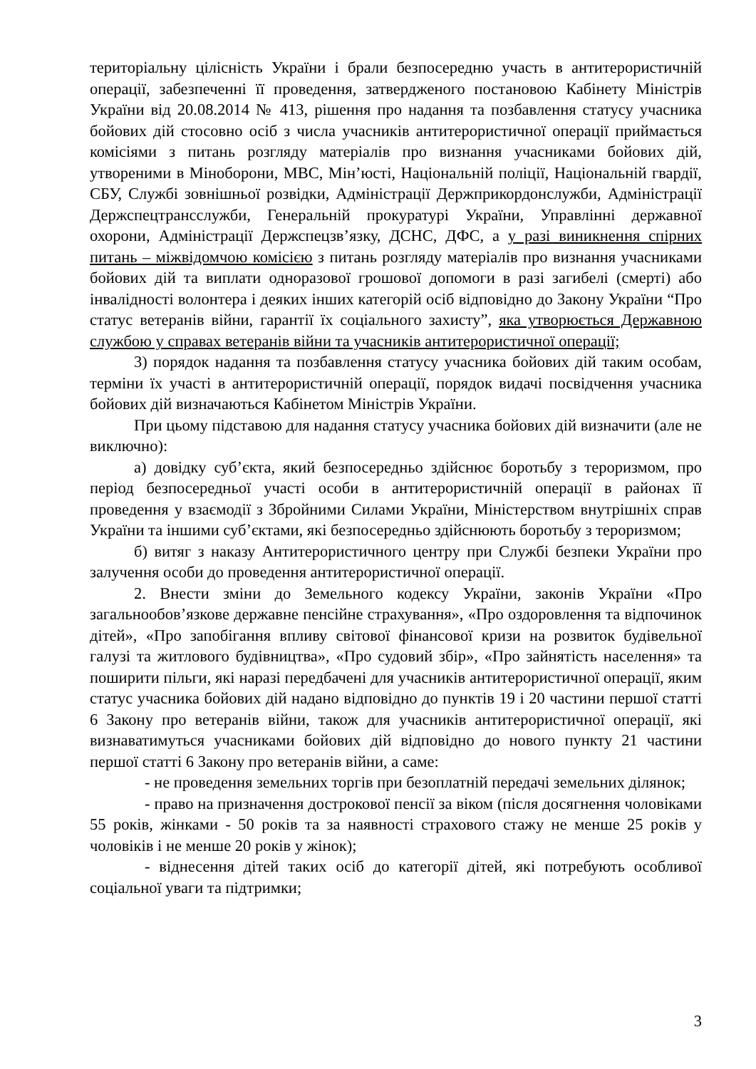територіальну цілісність України і брали безпосередню участь в антитерористичній операції, забезпеченні її проведення, затвердженого постановою Кабінету Міністрів України від 20.08.2014 № 413, рішення про надання та позбавлення статусу учасника бойових дій стосовно осіб з числа учасників антитерористичної операції приймається комісіями з питань розгляду матеріалів про визнання учасниками бойових дій, утвореними в Міноборони, МВС, Мін’юсті, Національній поліції, Національній гвардії, СБУ, Службі зовнішньої розвідки, Адміністрації Держприкордонслужби, Адміністрації Держспецтрансслужби, Генеральній прокуратурі України, Управлінні державної охорони, Адміністрації Держспецзв’язку, ДСНС, ДФС, а у разі виникнення спірних питань – міжвідомчою комісією з питань розгляду матеріалів про визнання учасниками бойових дій та виплати одноразової грошової допомоги в разі загибелі (смерті) або інвалідності волонтера і деяких інших категорій осіб відповідно до Закону України “Про статус ветеранів війни, гарантії їх соціального захисту”, яка утворюється Державною службою у справах ветеранів війни та учасників антитерористичної операції;
3) порядок надання та позбавлення статусу учасника бойових дій таким особам, терміни їх участі в антитерористичній операції, порядок видачі посвідчення учасника бойових дій визначаються Кабінетом Міністрів України.
При цьому підставою для надання статусу учасника бойових дій визначити (але не виключно):
а) довідку суб’єкта, який безпосередньо здійснює боротьбу з тероризмом, про період безпосередньої участі особи в антитерористичній операції в районах її проведення у взаємодії з Збройними Силами України, Міністерством внутрішніх справ України та іншими суб’єктами, які безпосередньо здійснюють боротьбу з тероризмом;
б) витяг з наказу Антитерористичного центру при Службі безпеки України про залучення особи до проведення антитерористичної операції.
2. Внести зміни до Земельного кодексу України, законів України «Про загальнообов’язкове державне пенсійне страхування», «Про оздоровлення та відпочинок дітей», «Про запобігання впливу світової фінансової кризи на розвиток будівельної галузі та житлового будівництва», «Про судовий збір», «Про зайнятість населення» та поширити пільги, які наразі передбачені для учасників антитерористичної операції, яким статус учасника бойових дій надано відповідно до пунктів 19 і 20 частини першої статті 6 Закону про ветеранів війни, також для учасників антитерористичної операції, які визнаватимуться учасниками бойових дій відповідно до нового пункту 21 частини першої статті 6 Закону про ветеранів війни, а саме:
- не проведення земельних торгів при безоплатній передачі земельних ділянок;
- право на призначення дострокової пенсії за віком (після досягнення чоловіками 55 років, жінками - 50 років та за наявності страхового стажу не менше 25 років у чоловіків і не менше 20 років у жінок);
- віднесення дітей таких осіб до категорії дітей, які потребують особливої соціальної уваги та підтримки;
3